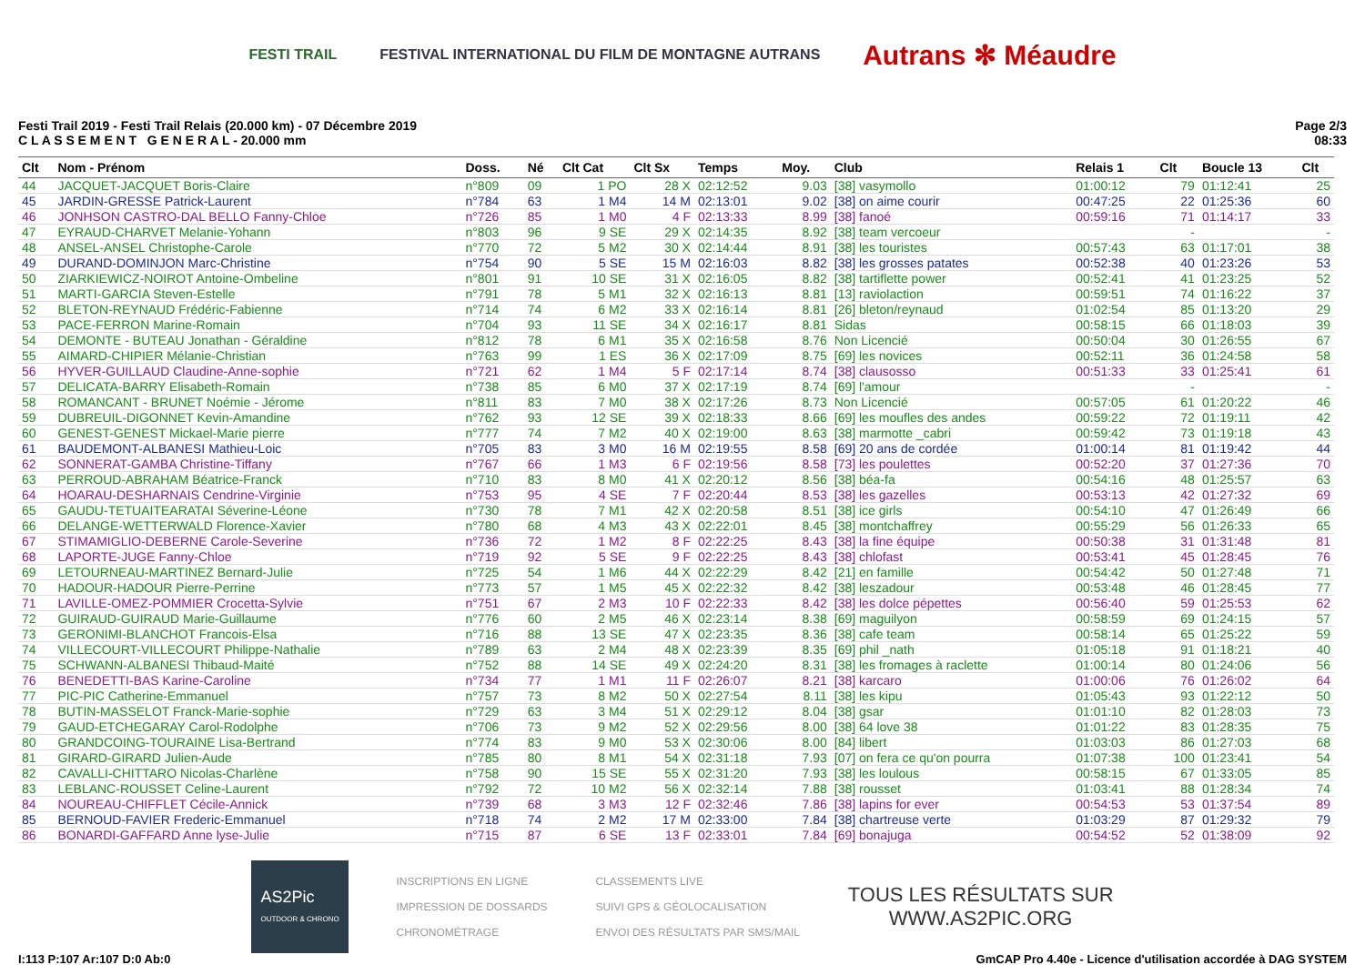FESTI TRAIL FESTIVAL INTERNATIONAL DU FILM DE MONTAGNE AUTRANS Autrans ✻ Méaudre
Festi Trail 2019 - Festi Trail Relais (20.000 km) - 07 Décembre 2019
C L A S S E M E N T G E N E R A L - 20.000 mm
Page 2/3
08:33
| Clt | Nom - Prénom | Doss. | Né | Clt Cat | Clt Sx | Temps | Moy. | Club | Relais 1 | Clt | Boucle 13 | Clt |
| --- | --- | --- | --- | --- | --- | --- | --- | --- | --- | --- | --- | --- |
| 44 | JACQUET-JACQUET Boris-Claire | n°809 | 09 | 1 PO | 28 X | 02:12:52 | 9.03 | [38] vasymollo | 01:00:12 | 79 | 01:12:41 | 25 |
| 45 | JARDIN-GRESSE Patrick-Laurent | n°784 | 63 | 1 M4 | 14 M | 02:13:01 | 9.02 | [38] on aime courir | 00:47:25 | 22 | 01:25:36 | 60 |
| 46 | JONHSON CASTRO-DAL BELLO Fanny-Chloe | n°726 | 85 | 1 M0 | 4 F | 02:13:33 | 8.99 | [38] fanoé | 00:59:16 | 71 | 01:14:17 | 33 |
| 47 | EYRAUD-CHARVET Melanie-Yohann | n°803 | 96 | 9 SE | 29 X | 02:14:35 | 8.92 | [38] team vercoeur | | - | | - |
| 48 | ANSEL-ANSEL Christophe-Carole | n°770 | 72 | 5 M2 | 30 X | 02:14:44 | 8.91 | [38] les touristes | 00:57:43 | 63 | 01:17:01 | 38 |
| 49 | DURAND-DOMINJON Marc-Christine | n°754 | 90 | 5 SE | 15 M | 02:16:03 | 8.82 | [38] les grosses patates | 00:52:38 | 40 | 01:23:26 | 53 |
| 50 | ZIARKIEWICZ-NOIROT Antoine-Ombeline | n°801 | 91 | 10 SE | 31 X | 02:16:05 | 8.82 | [38] tartiflette power | 00:52:41 | 41 | 01:23:25 | 52 |
| 51 | MARTI-GARCIA Steven-Estelle | n°791 | 78 | 5 M1 | 32 X | 02:16:13 | 8.81 | [13] raviolaction | 00:59:51 | 74 | 01:16:22 | 37 |
| 52 | BLETON-REYNAUD Frédéric-Fabienne | n°714 | 74 | 6 M2 | 33 X | 02:16:14 | 8.81 | [26] bleton/reynaud | 01:02:54 | 85 | 01:13:20 | 29 |
| 53 | PACE-FERRON Marine-Romain | n°704 | 93 | 11 SE | 34 X | 02:16:17 | 8.81 | Sidas | 00:58:15 | 66 | 01:18:03 | 39 |
| 54 | DEMONTE - BUTEAU Jonathan - Géraldine | n°812 | 78 | 6 M1 | 35 X | 02:16:58 | 8.76 | Non Licencié | 00:50:04 | 30 | 01:26:55 | 67 |
| 55 | AIMARD-CHIPIER Mélanie-Christian | n°763 | 99 | 1 ES | 36 X | 02:17:09 | 8.75 | [69] les novices | 00:52:11 | 36 | 01:24:58 | 58 |
| 56 | HYVER-GUILLAUD Claudine-Anne-sophie | n°721 | 62 | 1 M4 | 5 F | 02:17:14 | 8.74 | [38] clausosso | 00:51:33 | 33 | 01:25:41 | 61 |
| 57 | DELICATA-BARRY Elisabeth-Romain | n°738 | 85 | 6 M0 | 37 X | 02:17:19 | 8.74 | [69] l'amour | | - | | - |
| 58 | ROMANCANT - BRUNET Noémie - Jérome | n°811 | 83 | 7 M0 | 38 X | 02:17:26 | 8.73 | Non Licencié | 00:57:05 | 61 | 01:20:22 | 46 |
| 59 | DUBREUIL-DIGONNET Kevin-Amandine | n°762 | 93 | 12 SE | 39 X | 02:18:33 | 8.66 | [69] les moufles des andes | 00:59:22 | 72 | 01:19:11 | 42 |
| 60 | GENEST-GENEST Mickael-Marie pierre | n°777 | 74 | 7 M2 | 40 X | 02:19:00 | 8.63 | [38] marmotte _cabri | 00:59:42 | 73 | 01:19:18 | 43 |
| 61 | BAUDEMONT-ALBANESI Mathieu-Loic | n°705 | 83 | 3 M0 | 16 M | 02:19:55 | 8.58 | [69] 20 ans de cordée | 01:00:14 | 81 | 01:19:42 | 44 |
| 62 | SONNERAT-GAMBA Christine-Tiffany | n°767 | 66 | 1 M3 | 6 F | 02:19:56 | 8.58 | [73] les poulettes | 00:52:20 | 37 | 01:27:36 | 70 |
| 63 | PERROUD-ABRAHAM Béatrice-Franck | n°710 | 83 | 8 M0 | 41 X | 02:20:12 | 8.56 | [38] béa-fa | 00:54:16 | 48 | 01:25:57 | 63 |
| 64 | HOARAU-DESHARNAIS Cendrine-Virginie | n°753 | 95 | 4 SE | 7 F | 02:20:44 | 8.53 | [38] les gazelles | 00:53:13 | 42 | 01:27:32 | 69 |
| 65 | GAUDU-TETUAITEARATAI Séverine-Léone | n°730 | 78 | 7 M1 | 42 X | 02:20:58 | 8.51 | [38] ice girls | 00:54:10 | 47 | 01:26:49 | 66 |
| 66 | DELANGE-WETTERWALD Florence-Xavier | n°780 | 68 | 4 M3 | 43 X | 02:22:01 | 8.45 | [38] montchaffrey | 00:55:29 | 56 | 01:26:33 | 65 |
| 67 | STIMAMIGLIO-DEBERNE Carole-Severine | n°736 | 72 | 1 M2 | 8 F | 02:22:25 | 8.43 | [38] la fine équipe | 00:50:38 | 31 | 01:31:48 | 81 |
| 68 | LAPORTE-JUGE Fanny-Chloe | n°719 | 92 | 5 SE | 9 F | 02:22:25 | 8.43 | [38] chlofast | 00:53:41 | 45 | 01:28:45 | 76 |
| 69 | LETOURNEAU-MARTINEZ Bernard-Julie | n°725 | 54 | 1 M6 | 44 X | 02:22:29 | 8.42 | [21] en famille | 00:54:42 | 50 | 01:27:48 | 71 |
| 70 | HADOUR-HADOUR Pierre-Perrine | n°773 | 57 | 1 M5 | 45 X | 02:22:32 | 8.42 | [38] leszadour | 00:53:48 | 46 | 01:28:45 | 77 |
| 71 | LAVILLE-OMEZ-POMMIER Crocetta-Sylvie | n°751 | 67 | 2 M3 | 10 F | 02:22:33 | 8.42 | [38] les dolce pépettes | 00:56:40 | 59 | 01:25:53 | 62 |
| 72 | GUIRAUD-GUIRAUD Marie-Guillaume | n°776 | 60 | 2 M5 | 46 X | 02:23:14 | 8.38 | [69] maguilyon | 00:58:59 | 69 | 01:24:15 | 57 |
| 73 | GERONIMI-BLANCHOT Francois-Elsa | n°716 | 88 | 13 SE | 47 X | 02:23:35 | 8.36 | [38] cafe team | 00:58:14 | 65 | 01:25:22 | 59 |
| 74 | VILLECOURT-VILLECOURT Philippe-Nathalie | n°789 | 63 | 2 M4 | 48 X | 02:23:39 | 8.35 | [69] phil _nath | 01:05:18 | 91 | 01:18:21 | 40 |
| 75 | SCHWANN-ALBANESI Thibaud-Maité | n°752 | 88 | 14 SE | 49 X | 02:24:20 | 8.31 | [38] les fromages à raclette | 01:00:14 | 80 | 01:24:06 | 56 |
| 76 | BENEDETTI-BAS Karine-Caroline | n°734 | 77 | 1 M1 | 11 F | 02:26:07 | 8.21 | [38] karcaro | 01:00:06 | 76 | 01:26:02 | 64 |
| 77 | PIC-PIC Catherine-Emmanuel | n°757 | 73 | 8 M2 | 50 X | 02:27:54 | 8.11 | [38] les kipu | 01:05:43 | 93 | 01:22:12 | 50 |
| 78 | BUTIN-MASSELOT Franck-Marie-sophie | n°729 | 63 | 3 M4 | 51 X | 02:29:12 | 8.04 | [38] gsar | 01:01:10 | 82 | 01:28:03 | 73 |
| 79 | GAUD-ETCHEGARAY Carol-Rodolphe | n°706 | 73 | 9 M2 | 52 X | 02:29:56 | 8.00 | [38] 64 love 38 | 01:01:22 | 83 | 01:28:35 | 75 |
| 80 | GRANDCOING-TOURAINE Lisa-Bertrand | n°774 | 83 | 9 M0 | 53 X | 02:30:06 | 8.00 | [84] libert | 01:03:03 | 86 | 01:27:03 | 68 |
| 81 | GIRARD-GIRARD Julien-Aude | n°785 | 80 | 8 M1 | 54 X | 02:31:18 | 7.93 | [07] on fera ce qu'on pourra | 01:07:38 | 100 | 01:23:41 | 54 |
| 82 | CAVALLI-CHITTARO Nicolas-Charlène | n°758 | 90 | 15 SE | 55 X | 02:31:20 | 7.93 | [38] les loulous | 00:58:15 | 67 | 01:33:05 | 85 |
| 83 | LEBLANC-ROUSSET Celine-Laurent | n°792 | 72 | 10 M2 | 56 X | 02:32:14 | 7.88 | [38] rousset | 01:03:41 | 88 | 01:28:34 | 74 |
| 84 | NOUREAU-CHIFFLET Cécile-Annick | n°739 | 68 | 3 M3 | 12 F | 02:32:46 | 7.86 | [38] lapins for ever | 00:54:53 | 53 | 01:37:54 | 89 |
| 85 | BERNOUD-FAVIER Frederic-Emmanuel | n°718 | 74 | 2 M2 | 17 M | 02:33:00 | 7.84 | [38] chartreuse verte | 01:03:29 | 87 | 01:29:32 | 79 |
| 86 | BONARDI-GAFFARD Anne lyse-Julie | n°715 | 87 | 6 SE | 13 F | 02:33:01 | 7.84 | [69] bonajuga | 00:54:52 | 52 | 01:38:09 | 92 |
AS2Pic
OUTDOOR & CHRONO
INSCRIPTIONS EN LIGNE
IMPRESSION DE DOSSARDS
CHRONOMÉTRAGE
CLASSEMENTS LIVE
SUIVI GPS & GÉOLOCALISATION
ENVOI DES RÉSULTATS PAR SMS/MAIL
TOUS LES RÉSULTATS SUR
WWW.AS2PIC.ORG
I:113 P:107 Ar:107 D:0 Ab:0 GmCAP Pro 4.40e - Licence d'utilisation accordée à DAG SYSTEM